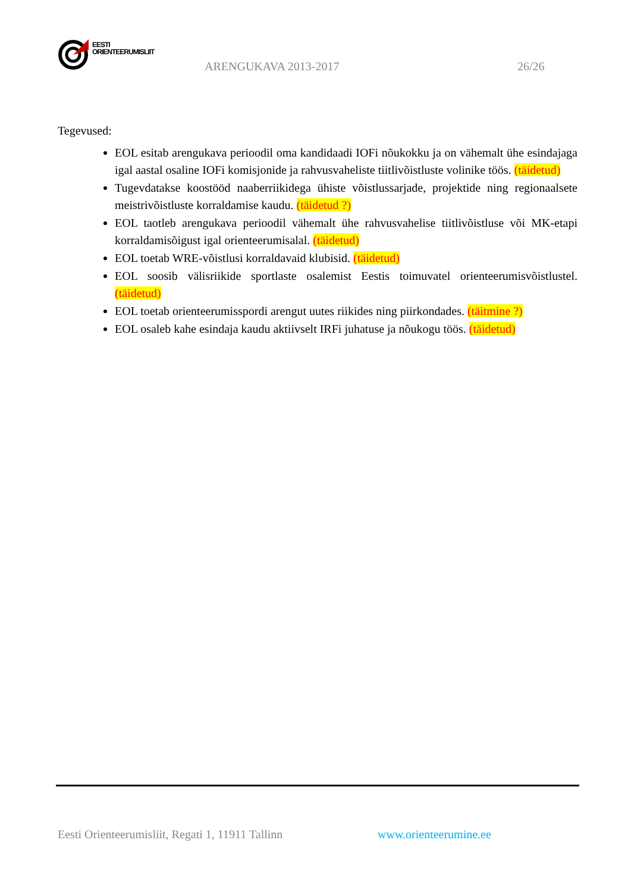EESTI
ORIENTEERUMISLIIT
ARENGUKAVA 2013-2017 26/26
Tegevused:
EOL esitab arengukava perioodil oma kandidaadi IOFi nõukokku ja on vähemalt ühe esindajaga igal aastal osaline IOFi komisjonide ja rahvusvaheliste tiitlivõistluste volinike töös. (täidetud)
Tugevdatakse koostööd naaberriikidega ühiste võistlussarjade, projektide ning regionaalsete meistrivõistluste korraldamise kaudu. (täidetud ?)
EOL taotleb arengukava perioodil vähemalt ühe rahvusvahelise tiitlivõistluse või MK-etapi korraldamisõigust igal orienteerumisalal. (täidetud)
EOL toetab WRE-võistlusi korraldavaid klubisid. (täidetud)
EOL soosib välisriikide sportlaste osalemist Eestis toimuvatel orienteerumisvõistlustel. (täidetud)
EOL toetab orienteerumisspordi arengut uutes riikides ning piirkondades. (täitmine ?)
EOL osaleb kahe esindaja kaudu aktiivselt IRFi juhatuse ja nõukogu töös. (täidetud)
Eesti Orienteerumisliit, Regati 1, 11911 Tallinn
www.orienteerumine.ee